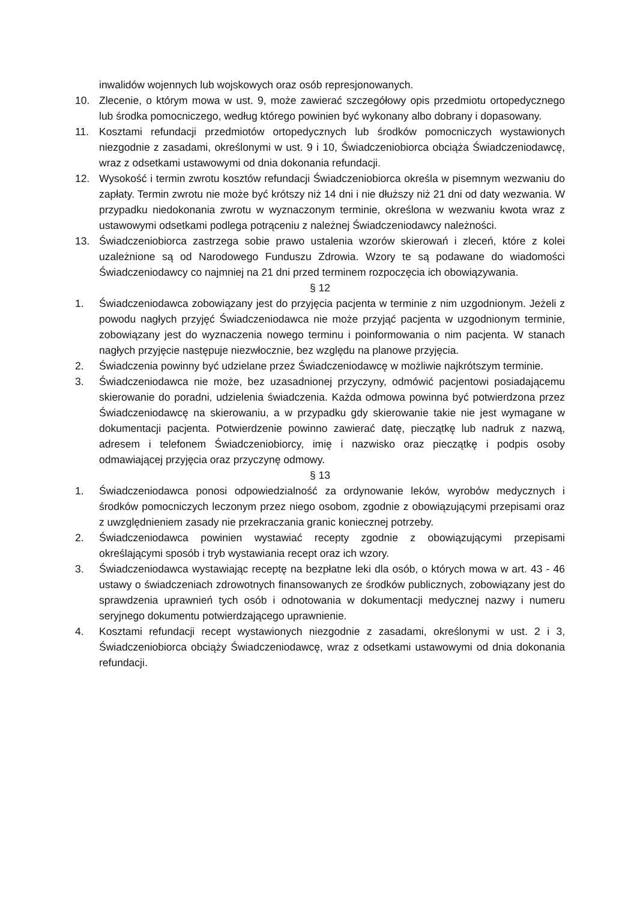inwalidów wojennych lub wojskowych oraz osób represjonowanych.
10. Zlecenie, o którym mowa w ust. 9, może zawierać szczegółowy opis przedmiotu ortopedycznego lub środka pomocniczego, według którego powinien być wykonany albo dobrany i dopasowany.
11. Kosztami refundacji przedmiotów ortopedycznych lub środków pomocniczych wystawionych niezgodnie z zasadami, określonymi w ust. 9 i 10, Świadczeniobiorca obciąża Świadczeniodawcę, wraz z odsetkami ustawowymi od dnia dokonania refundacji.
12. Wysokość i termin zwrotu kosztów refundacji Świadczeniobiorca określa w pisemnym wezwaniu do zapłaty. Termin zwrotu nie może być krótszy niż 14 dni i nie dłuższy niż 21 dni od daty wezwania. W przypadku niedokonania zwrotu w wyznaczonym terminie, określona w wezwaniu kwota wraz z ustawowymi odsetkami podlega potrąceniu z należnej Świadczeniodawcy należności.
13. Świadczeniobiorca zastrzega sobie prawo ustalenia wzorów skierowań i zleceń, które z kolei uzależnione są od Narodowego Funduszu Zdrowia. Wzory te są podawane do wiadomości Świadczeniodawcy co najmniej na 21 dni przed terminem rozpoczęcia ich obowiązywania.
§ 12
1. Świadczeniodawca zobowiązany jest do przyjęcia pacjenta w terminie z nim uzgodnionym. Jeżeli z powodu nagłych przyjęć Świadczeniodawca nie może przyjąć pacjenta w uzgodnionym terminie, zobowiązany jest do wyznaczenia nowego terminu i poinformowania o nim pacjenta. W stanach nagłych przyjęcie następuje niezwłocznie, bez względu na planowe przyjęcia.
2. Świadczenia powinny być udzielane przez Świadczeniodawcę w możliwie najkrótszym terminie.
3. Świadczeniodawca nie może, bez uzasadnionej przyczyny, odmówić pacjentowi posiadającemu skierowanie do poradni, udzielenia świadczenia. Każda odmowa powinna być potwierdzona przez Świadczeniodawcę na skierowaniu, a w przypadku gdy skierowanie takie nie jest wymagane w dokumentacji pacjenta. Potwierdzenie powinno zawierać datę, pieczątkę lub nadruk z nazwą, adresem i telefonem Świadczeniobiorcy, imię i nazwisko oraz pieczątkę i podpis osoby odmawiającej przyjęcia oraz przyczynę odmowy.
§ 13
1. Świadczeniodawca ponosi odpowiedzialność za ordynowanie leków, wyrobów medycznych i środków pomocniczych leczonym przez niego osobom, zgodnie z obowiązującymi przepisami oraz z uwzględnieniem zasady nie przekraczania granic koniecznej potrzeby.
2. Świadczeniodawca powinien wystawiać recepty zgodnie z obowiązującymi przepisami określającymi sposób i tryb wystawiania recept oraz ich wzory.
3. Świadczeniodawca wystawiając receptę na bezpłatne leki dla osób, o których mowa w art. 43 - 46 ustawy o świadczeniach zdrowotnych finansowanych ze środków publicznych, zobowiązany jest do sprawdzenia uprawnień tych osób i odnotowania w dokumentacji medycznej nazwy i numeru seryjnego dokumentu potwierdzającego uprawnienie.
4. Kosztami refundacji recept wystawionych niezgodnie z zasadami, określonymi w ust. 2 i 3, Świadczeniobiorca obciąży Świadczeniodawcę, wraz z odsetkami ustawowymi od dnia dokonania refundacji.